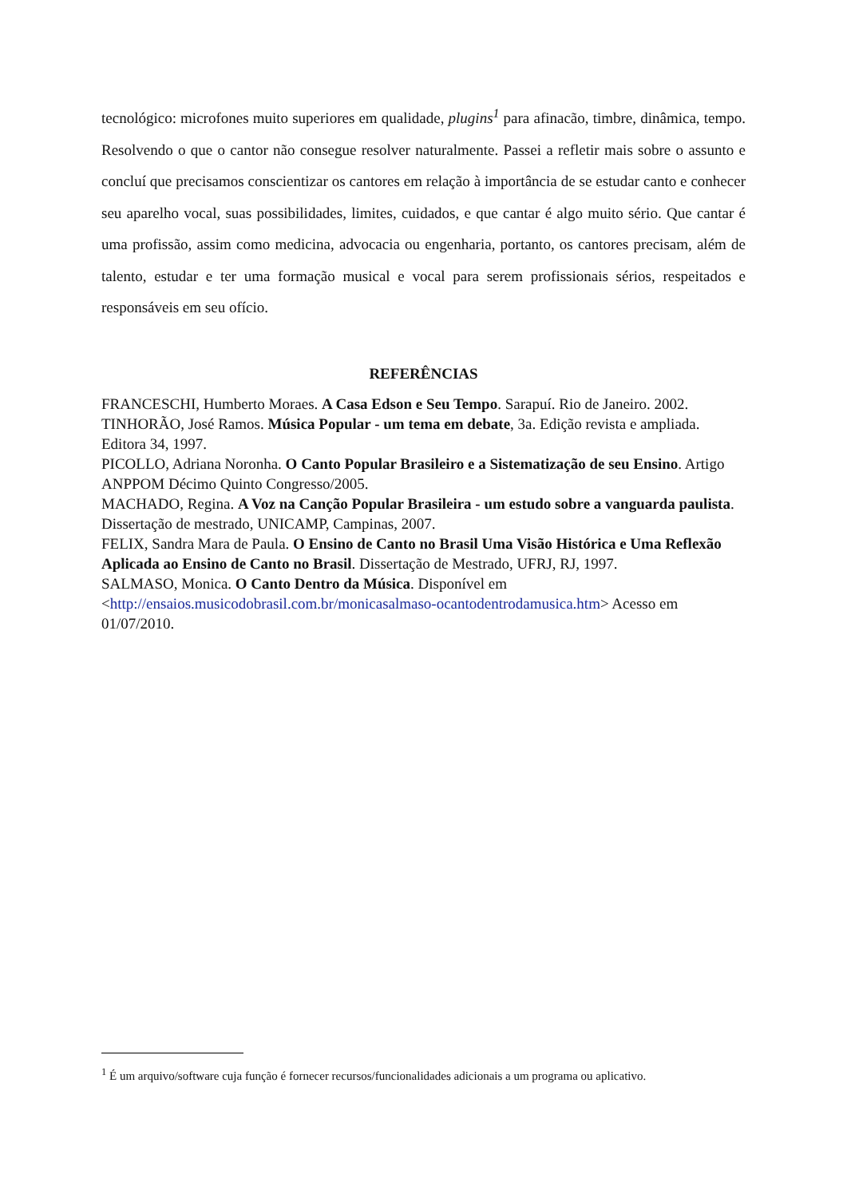tecnológico: microfones muito superiores em qualidade, plugins<sup>1</sup> para afinacão, timbre, dinâmica, tempo. Resolvendo o que o cantor não consegue resolver naturalmente. Passei a refletir mais sobre o assunto e concluí que precisamos conscientizar os cantores em relação à importância de se estudar canto e conhecer seu aparelho vocal, suas possibilidades, limites, cuidados, e que cantar é algo muito sério. Que cantar é uma profissão, assim como medicina, advocacia ou engenharia, portanto, os cantores precisam, além de talento, estudar e ter uma formação musical e vocal para serem profissionais sérios, respeitados e responsáveis em seu ofício.
REFERÊNCIAS
FRANCESCHI, Humberto Moraes. A Casa Edson e Seu Tempo. Sarapuí. Rio de Janeiro. 2002.
TINHORÃO, José Ramos. Música Popular - um tema em debate, 3a. Edição revista e ampliada. Editora 34, 1997.
PICOLLO, Adriana Noronha. O Canto Popular Brasileiro e a Sistematização de seu Ensino. Artigo ANPPOM Décimo Quinto Congresso/2005.
MACHADO, Regina. A Voz na Canção Popular Brasileira - um estudo sobre a vanguarda paulista. Dissertação de mestrado, UNICAMP, Campinas, 2007.
FELIX, Sandra Mara de Paula. O Ensino de Canto no Brasil Uma Visão Histórica e Uma Reflexão Aplicada ao Ensino de Canto no Brasil. Dissertação de Mestrado, UFRJ, RJ, 1997.
SALMASO, Monica. O Canto Dentro da Música. Disponível em <http://ensaios.musicodobrasil.com.br/monicasalmaso-ocantodentrodamusica.htm> Acesso em 01/07/2010.
<sup>1</sup> É um arquivo/software cuja função é fornecer recursos/funcionalidades adicionais a um programa ou aplicativo.